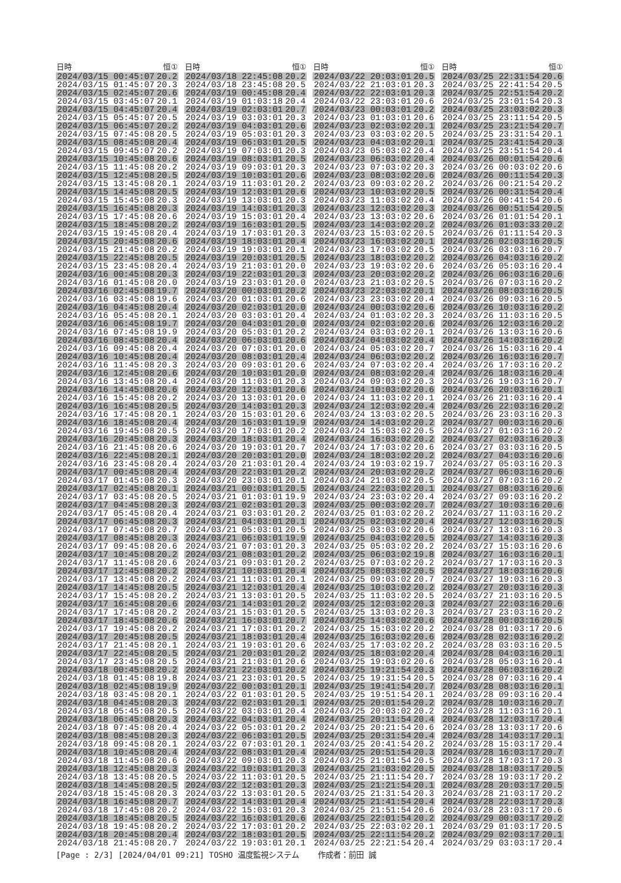| 日時 | 恒① |
| --- | --- |
| 2024/03/15 00:45:07 | 20.2 |
| 2024/03/15 01:45:07 | 20.3 |
| 2024/03/15 02:45:07 | 20.6 |
| 2024/03/15 03:45:07 | 20.1 |
| 2024/03/15 04:45:07 | 20.4 |
| 2024/03/15 05:45:07 | 20.5 |
| 2024/03/15 06:45:07 | 20.2 |
| 2024/03/15 07:45:08 | 20.5 |
| 2024/03/15 08:45:08 | 20.4 |
| 2024/03/15 09:45:07 | 20.2 |
| 2024/03/15 10:45:08 | 20.6 |
| 2024/03/15 11:45:08 | 20.2 |
| 2024/03/15 12:45:08 | 20.5 |
| 2024/03/15 13:45:08 | 20.1 |
| 2024/03/15 14:45:08 | 20.5 |
| 2024/03/15 15:45:08 | 20.3 |
| 2024/03/15 16:45:08 | 20.3 |
| 2024/03/15 17:45:08 | 20.6 |
| 2024/03/15 18:45:08 | 20.2 |
| 2024/03/15 19:45:08 | 20.4 |
| 2024/03/15 20:45:08 | 20.6 |
| 2024/03/15 21:45:08 | 20.2 |
| 2024/03/15 22:45:08 | 20.5 |
| 2024/03/15 23:45:08 | 20.4 |
| 2024/03/16 00:45:08 | 20.3 |
| 2024/03/16 01:45:08 | 20.0 |
| 2024/03/16 02:45:08 | 19.7 |
| 2024/03/16 03:45:08 | 19.6 |
| 2024/03/16 04:45:08 | 20.4 |
| 2024/03/16 05:45:08 | 20.1 |
| 2024/03/16 06:45:08 | 19.7 |
| 2024/03/16 07:45:08 | 19.9 |
| 2024/03/16 08:45:08 | 20.4 |
| 2024/03/16 09:45:08 | 20.4 |
| 2024/03/16 10:45:08 | 20.4 |
| 2024/03/16 11:45:08 | 20.3 |
| 2024/03/16 12:45:08 | 20.6 |
| 2024/03/16 13:45:08 | 20.4 |
| 2024/03/16 14:45:08 | 20.6 |
| 2024/03/16 15:45:08 | 20.2 |
| 2024/03/16 16:45:08 | 20.5 |
| 2024/03/16 17:45:08 | 20.1 |
| 2024/03/16 18:45:08 | 20.4 |
| 2024/03/16 19:45:08 | 20.5 |
| 2024/03/16 20:45:08 | 20.3 |
| 2024/03/16 21:45:08 | 20.6 |
| 2024/03/16 22:45:08 | 20.1 |
| 2024/03/16 23:45:08 | 20.4 |
| 2024/03/17 00:45:08 | 20.4 |
| 2024/03/17 01:45:08 | 20.3 |
| 2024/03/17 02:45:08 | 20.1 |
| 2024/03/17 03:45:08 | 20.5 |
| 2024/03/17 04:45:08 | 20.3 |
| 2024/03/17 05:45:08 | 20.4 |
| 2024/03/17 06:45:08 | 20.3 |
| 2024/03/17 07:45:08 | 20.7 |
| 2024/03/17 08:45:08 | 20.3 |
| 2024/03/17 09:45:08 | 20.6 |
| 2024/03/17 10:45:08 | 20.2 |
| 2024/03/17 11:45:08 | 20.6 |
| 2024/03/17 12:45:08 | 20.2 |
| 2024/03/17 13:45:08 | 20.2 |
| 2024/03/17 14:45:08 | 20.5 |
| 2024/03/17 15:45:08 | 20.2 |
| 2024/03/17 16:45:08 | 20.6 |
| 2024/03/17 17:45:08 | 20.2 |
| 2024/03/17 18:45:08 | 20.6 |
| 2024/03/17 19:45:08 | 20.2 |
| 2024/03/17 20:45:08 | 20.5 |
| 2024/03/17 21:45:08 | 20.1 |
| 2024/03/17 22:45:08 | 20.5 |
| 2024/03/17 23:45:08 | 20.5 |
| 2024/03/18 00:45:08 | 20.2 |
| 2024/03/18 01:45:08 | 19.8 |
| 2024/03/18 02:45:08 | 19.9 |
| 2024/03/18 03:45:08 | 20.1 |
| 2024/03/18 04:45:08 | 20.3 |
| 2024/03/18 05:45:08 | 20.5 |
| 2024/03/18 06:45:08 | 20.3 |
| 2024/03/18 07:45:08 | 20.4 |
| 2024/03/18 08:45:08 | 20.3 |
| 2024/03/18 09:45:08 | 20.1 |
| 2024/03/18 10:45:08 | 20.4 |
| 2024/03/18 11:45:08 | 20.6 |
| 2024/03/18 12:45:08 | 20.3 |
| 2024/03/18 13:45:08 | 20.5 |
| 2024/03/18 14:45:08 | 20.5 |
| 2024/03/18 15:45:08 | 20.3 |
| 2024/03/18 16:45:08 | 20.7 |
| 2024/03/18 17:45:08 | 20.2 |
| 2024/03/18 18:45:08 | 20.5 |
| 2024/03/18 19:45:08 | 20.2 |
| 2024/03/18 20:45:08 | 20.4 |
| 2024/03/18 21:45:08 | 20.7 |
| 日時 | 恒① |
| --- | --- |
| 2024/03/18 22:45:08 | 20.2 |
| 2024/03/18 23:45:08 | 20.5 |
| 2024/03/19 00:45:08 | 20.4 |
| 2024/03/19 01:03:18 | 20.4 |
| 2024/03/19 02:03:01 | 20.7 |
| 2024/03/19 03:03:01 | 20.3 |
| 2024/03/19 04:03:01 | 20.6 |
| 2024/03/19 05:03:01 | 20.3 |
| 2024/03/19 06:03:01 | 20.5 |
| 2024/03/19 07:03:01 | 20.3 |
| 2024/03/19 08:03:01 | 20.5 |
| 2024/03/19 09:03:01 | 20.3 |
| 2024/03/19 10:03:01 | 20.6 |
| 2024/03/19 11:03:01 | 20.2 |
| 2024/03/19 12:03:01 | 20.6 |
| 2024/03/19 13:03:01 | 20.3 |
| 2024/03/19 14:03:01 | 20.3 |
| 2024/03/19 15:03:01 | 20.4 |
| 2024/03/19 16:03:01 | 20.5 |
| 2024/03/19 17:03:01 | 20.3 |
| 2024/03/19 18:03:01 | 20.4 |
| 2024/03/19 19:03:01 | 20.1 |
| 2024/03/19 20:03:01 | 20.5 |
| 2024/03/19 21:03:01 | 20.0 |
| 2024/03/19 22:03:01 | 20.3 |
| 2024/03/19 23:03:01 | 20.0 |
| 2024/03/20 00:03:01 | 20.2 |
| 2024/03/20 01:03:01 | 20.6 |
| 2024/03/20 02:03:01 | 20.0 |
| 2024/03/20 03:03:01 | 20.4 |
| 2024/03/20 04:03:01 | 20.0 |
| 2024/03/20 05:03:01 | 20.2 |
| 2024/03/20 06:03:01 | 20.6 |
| 2024/03/20 07:03:01 | 20.0 |
| 2024/03/20 08:03:01 | 20.4 |
| 2024/03/20 09:03:01 | 20.6 |
| 2024/03/20 10:03:01 | 20.0 |
| 2024/03/20 11:03:01 | 20.3 |
| 2024/03/20 12:03:01 | 20.6 |
| 2024/03/20 13:03:01 | 20.0 |
| 2024/03/20 14:03:01 | 20.3 |
| 2024/03/20 15:03:01 | 20.6 |
| 2024/03/20 16:03:01 | 19.9 |
| 2024/03/20 17:03:01 | 20.2 |
| 2024/03/20 18:03:01 | 20.4 |
| 2024/03/20 19:03:01 | 20.7 |
| 2024/03/20 20:03:01 | 20.0 |
| 2024/03/20 21:03:01 | 20.4 |
| 2024/03/20 22:03:01 | 20.2 |
| 2024/03/20 23:03:01 | 20.1 |
| 2024/03/21 00:03:01 | 20.5 |
| 2024/03/21 01:03:01 | 19.9 |
| 2024/03/21 02:03:01 | 20.3 |
| 2024/03/21 03:03:01 | 20.2 |
| 2024/03/21 04:03:01 | 20.1 |
| 2024/03/21 05:03:01 | 20.5 |
| 2024/03/21 06:03:01 | 19.9 |
| 2024/03/21 07:03:01 | 20.3 |
| 2024/03/21 08:03:01 | 20.2 |
| 2024/03/21 09:03:01 | 20.2 |
| 2024/03/21 10:03:01 | 20.4 |
| 2024/03/21 11:03:01 | 20.1 |
| 2024/03/21 12:03:01 | 20.4 |
| 2024/03/21 13:03:01 | 20.5 |
| 2024/03/21 14:03:01 | 20.2 |
| 2024/03/21 15:03:01 | 20.5 |
| 2024/03/21 16:03:01 | 20.7 |
| 2024/03/21 17:03:01 | 20.2 |
| 2024/03/21 18:03:01 | 20.4 |
| 2024/03/21 19:03:01 | 20.6 |
| 2024/03/21 20:03:01 | 20.2 |
| 2024/03/21 21:03:01 | 20.6 |
| 2024/03/21 22:03:01 | 20.2 |
| 2024/03/21 23:03:01 | 20.5 |
| 2024/03/22 00:03:01 | 20.1 |
| 2024/03/22 01:03:01 | 20.5 |
| 2024/03/22 02:03:01 | 20.1 |
| 2024/03/22 03:03:01 | 20.4 |
| 2024/03/22 04:03:01 | 20.4 |
| 2024/03/22 05:03:01 | 20.2 |
| 2024/03/22 06:03:01 | 20.5 |
| 2024/03/22 07:03:01 | 20.1 |
| 2024/03/22 08:03:01 | 20.4 |
| 2024/03/22 09:03:01 | 20.3 |
| 2024/03/22 10:03:01 | 20.3 |
| 2024/03/22 11:03:01 | 20.5 |
| 2024/03/22 12:03:01 | 20.3 |
| 2024/03/22 13:03:01 | 20.5 |
| 2024/03/22 14:03:01 | 20.4 |
| 2024/03/22 15:03:01 | 20.3 |
| 2024/03/22 16:03:01 | 20.6 |
| 2024/03/22 17:03:01 | 20.2 |
| 2024/03/22 18:03:01 | 20.5 |
| 2024/03/22 19:03:01 | 20.1 |
| 日時 | 恒① |
| --- | --- |
| 2024/03/22 20:03:01 | 20.5 |
| 2024/03/22 21:03:01 | 20.3 |
| 2024/03/22 22:03:01 | 20.3 |
| 2024/03/22 23:03:01 | 20.6 |
| 2024/03/23 00:03:01 | 20.2 |
| 2024/03/23 01:03:01 | 20.6 |
| 2024/03/23 02:03:02 | 20.1 |
| 2024/03/23 03:03:02 | 20.5 |
| 2024/03/23 04:03:02 | 20.1 |
| 2024/03/23 05:03:02 | 20.4 |
| 2024/03/23 06:03:02 | 20.4 |
| 2024/03/23 07:03:02 | 20.3 |
| 2024/03/23 08:03:02 | 20.6 |
| 2024/03/23 09:03:02 | 20.2 |
| 2024/03/23 10:03:02 | 20.5 |
| 2024/03/23 11:03:02 | 20.4 |
| 2024/03/23 12:03:02 | 20.3 |
| 2024/03/23 13:03:02 | 20.6 |
| 2024/03/23 14:03:02 | 20.2 |
| 2024/03/23 15:03:02 | 20.5 |
| 2024/03/23 16:03:02 | 20.1 |
| 2024/03/23 17:03:02 | 20.5 |
| 2024/03/23 18:03:02 | 20.2 |
| 2024/03/23 19:03:02 | 20.6 |
| 2024/03/23 20:03:02 | 20.2 |
| 2024/03/23 21:03:02 | 20.5 |
| 2024/03/23 22:03:02 | 20.1 |
| 2024/03/23 23:03:02 | 20.4 |
| 2024/03/24 00:03:02 | 20.6 |
| 2024/03/24 01:03:02 | 20.3 |
| 2024/03/24 02:03:02 | 20.6 |
| 2024/03/24 03:03:02 | 20.1 |
| 2024/03/24 04:03:02 | 20.4 |
| 2024/03/24 05:03:02 | 20.7 |
| 2024/03/24 06:03:02 | 20.2 |
| 2024/03/24 07:03:02 | 20.4 |
| 2024/03/24 08:03:02 | 20.4 |
| 2024/03/24 09:03:02 | 20.3 |
| 2024/03/24 10:03:02 | 20.6 |
| 2024/03/24 11:03:02 | 20.1 |
| 2024/03/24 12:03:02 | 20.4 |
| 2024/03/24 13:03:02 | 20.5 |
| 2024/03/24 14:03:02 | 20.2 |
| 2024/03/24 15:03:02 | 20.5 |
| 2024/03/24 16:03:02 | 20.2 |
| 2024/03/24 17:03:02 | 20.6 |
| 2024/03/24 18:03:02 | 20.2 |
| 2024/03/24 19:03:02 | 19.7 |
| 2024/03/24 20:03:02 | 20.2 |
| 2024/03/24 21:03:02 | 20.5 |
| 2024/03/24 22:03:02 | 20.1 |
| 2024/03/24 23:03:02 | 20.4 |
| 2024/03/25 00:03:02 | 20.7 |
| 2024/03/25 01:03:02 | 20.2 |
| 2024/03/25 02:03:02 | 20.4 |
| 2024/03/25 03:03:02 | 20.6 |
| 2024/03/25 04:03:02 | 20.5 |
| 2024/03/25 05:03:02 | 20.2 |
| 2024/03/25 06:03:02 | 19.8 |
| 2024/03/25 07:03:02 | 20.2 |
| 2024/03/25 08:03:02 | 20.5 |
| 2024/03/25 09:03:02 | 20.7 |
| 2024/03/25 10:03:02 | 20.2 |
| 2024/03/25 11:03:02 | 20.5 |
| 2024/03/25 12:03:02 | 20.3 |
| 2024/03/25 13:03:02 | 20.3 |
| 2024/03/25 14:03:02 | 20.6 |
| 2024/03/25 15:03:02 | 20.2 |
| 2024/03/25 16:03:02 | 20.6 |
| 2024/03/25 17:03:02 | 20.2 |
| 2024/03/25 18:03:02 | 20.4 |
| 2024/03/25 19:03:02 | 20.6 |
| 2024/03/25 19:21:54 | 20.3 |
| 2024/03/25 19:31:54 | 20.5 |
| 2024/03/25 19:41:54 | 20.7 |
| 2024/03/25 19:51:54 | 20.1 |
| 2024/03/25 20:01:54 | 20.2 |
| 2024/03/25 20:03:02 | 20.2 |
| 2024/03/25 20:11:54 | 20.4 |
| 2024/03/25 20:21:54 | 20.6 |
| 2024/03/25 20:31:54 | 20.4 |
| 2024/03/25 20:41:54 | 20.2 |
| 2024/03/25 20:51:54 | 20.3 |
| 2024/03/25 21:01:54 | 20.5 |
| 2024/03/25 21:03:02 | 20.5 |
| 2024/03/25 21:11:54 | 20.7 |
| 2024/03/25 21:21:54 | 20.1 |
| 2024/03/25 21:31:54 | 20.3 |
| 2024/03/25 21:41:54 | 20.4 |
| 2024/03/25 21:51:54 | 20.6 |
| 2024/03/25 22:01:54 | 20.2 |
| 2024/03/25 22:03:02 | 20.1 |
| 2024/03/25 22:11:54 | 20.2 |
| 2024/03/25 22:21:54 | 20.4 |
| 日時 | 恒① |
| --- | --- |
| 2024/03/25 22:31:54 | 20.6 |
| 2024/03/25 22:41:54 | 20.5 |
| 2024/03/25 22:51:54 | 20.2 |
| 2024/03/25 23:01:54 | 20.3 |
| 2024/03/25 23:03:02 | 20.3 |
| 2024/03/25 23:11:54 | 20.5 |
| 2024/03/25 23:21:54 | 20.7 |
| 2024/03/25 23:31:54 | 20.1 |
| 2024/03/25 23:41:54 | 20.3 |
| 2024/03/25 23:51:54 | 20.4 |
| 2024/03/26 00:01:54 | 20.6 |
| 2024/03/26 00:03:02 | 20.6 |
| 2024/03/26 00:11:54 | 20.3 |
| 2024/03/26 00:21:54 | 20.2 |
| 2024/03/26 00:31:54 | 20.4 |
| 2024/03/26 00:41:54 | 20.6 |
| 2024/03/26 00:51:54 | 20.5 |
| 2024/03/26 01:01:54 | 20.1 |
| 2024/03/26 01:03:33 | 20.2 |
| 2024/03/26 01:11:54 | 20.3 |
| 2024/03/26 02:03:16 | 20.5 |
| 2024/03/26 03:03:16 | 20.7 |
| 2024/03/26 04:03:16 | 20.2 |
| 2024/03/26 05:03:16 | 20.4 |
| 2024/03/26 06:03:16 | 20.6 |
| 2024/03/26 07:03:16 | 20.2 |
| 2024/03/26 08:03:16 | 20.5 |
| 2024/03/26 09:03:16 | 20.5 |
| 2024/03/26 10:03:16 | 20.2 |
| 2024/03/26 11:03:16 | 20.5 |
| 2024/03/26 12:03:16 | 20.2 |
| 2024/03/26 13:03:16 | 20.6 |
| 2024/03/26 14:03:16 | 20.2 |
| 2024/03/26 15:03:16 | 20.4 |
| 2024/03/26 16:03:16 | 20.7 |
| 2024/03/26 17:03:16 | 20.2 |
| 2024/03/26 18:03:16 | 20.4 |
| 2024/03/26 19:03:16 | 20.7 |
| 2024/03/26 20:03:16 | 20.1 |
| 2024/03/26 21:03:16 | 20.4 |
| 2024/03/26 22:03:16 | 20.2 |
| 2024/03/26 23:03:16 | 20.3 |
| 2024/03/27 00:03:16 | 20.6 |
| 2024/03/27 01:03:16 | 20.2 |
| 2024/03/27 02:03:16 | 20.3 |
| 2024/03/27 03:03:16 | 20.5 |
| 2024/03/27 04:03:16 | 20.6 |
| 2024/03/27 05:03:16 | 20.3 |
| 2024/03/27 06:03:16 | 20.6 |
| 2024/03/27 07:03:16 | 20.2 |
| 2024/03/27 08:03:16 | 20.6 |
| 2024/03/27 09:03:16 | 20.2 |
| 2024/03/27 10:03:16 | 20.6 |
| 2024/03/27 11:03:16 | 20.2 |
| 2024/03/27 12:03:16 | 20.5 |
| 2024/03/27 13:03:16 | 20.3 |
| 2024/03/27 14:03:16 | 20.3 |
| 2024/03/27 15:03:16 | 20.6 |
| 2024/03/27 16:03:16 | 20.1 |
| 2024/03/27 17:03:16 | 20.3 |
| 2024/03/27 18:03:16 | 20.6 |
| 2024/03/27 19:03:16 | 20.3 |
| 2024/03/27 20:03:16 | 20.3 |
| 2024/03/27 21:03:16 | 20.5 |
| 2024/03/27 22:03:16 | 20.6 |
| 2024/03/27 23:03:16 | 20.2 |
| 2024/03/28 00:03:16 | 20.5 |
| 2024/03/28 01:03:17 | 20.6 |
| 2024/03/28 02:03:16 | 20.2 |
| 2024/03/28 03:03:16 | 20.5 |
| 2024/03/28 04:03:16 | 20.1 |
| 2024/03/28 05:03:16 | 20.4 |
| 2024/03/28 06:03:16 | 20.2 |
| 2024/03/28 07:03:16 | 20.4 |
| 2024/03/28 08:03:16 | 20.1 |
| 2024/03/28 09:03:16 | 20.4 |
| 2024/03/28 10:03:16 | 20.7 |
| 2024/03/28 11:03:16 | 20.1 |
| 2024/03/28 12:03:17 | 20.4 |
| 2024/03/28 13:03:17 | 20.6 |
| 2024/03/28 14:03:17 | 20.1 |
| 2024/03/28 15:03:17 | 20.4 |
| 2024/03/28 16:03:17 | 20.7 |
| 2024/03/28 17:03:17 | 20.3 |
| 2024/03/28 18:03:17 | 20.5 |
| 2024/03/28 19:03:17 | 20.2 |
| 2024/03/28 20:03:17 | 20.5 |
| 2024/03/28 21:03:17 | 20.2 |
| 2024/03/28 22:03:17 | 20.3 |
| 2024/03/28 23:03:17 | 20.6 |
| 2024/03/29 00:03:17 | 20.2 |
| 2024/03/29 01:03:17 | 20.5 |
| 2024/03/29 02:03:17 | 20.1 |
| 2024/03/29 03:03:17 | 20.4 |
[Page : 2/3] [2024/04/01 09:21] TOSHO 温度監視システム 作成者：前田 誠